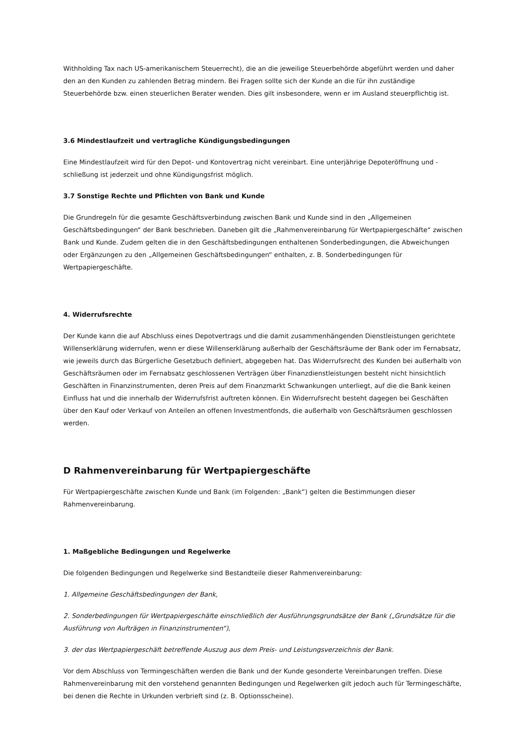Withholding Tax nach US-amerikanischem Steuerrecht), die an die jeweilige Steuerbehörde abgeführt werden und daher den an den Kunden zu zahlenden Betrag mindern. Bei Fragen sollte sich der Kunde an die für ihn zuständige Steuerbehörde bzw. einen steuerlichen Berater wenden. Dies gilt insbesondere, wenn er im Ausland steuerpflichtig ist.
3.6 Mindestlaufzeit und vertragliche Kündigungsbedingungen
Eine Mindestlaufzeit wird für den Depot- und Kontovertrag nicht vereinbart. Eine unterjährige Depoteröffnung und -schließung ist jederzeit und ohne Kündigungsfrist möglich.
3.7 Sonstige Rechte und Pflichten von Bank und Kunde
Die Grundregeln für die gesamte Geschäftsverbindung zwischen Bank und Kunde sind in den „Allgemeinen Geschäftsbedingungen“ der Bank beschrieben. Daneben gilt die „Rahmenvereinbarung für Wertpapiergeschäfte“ zwischen Bank und Kunde. Zudem gelten die in den Geschäftsbedingungen enthaltenen Sonderbedingungen, die Abweichungen oder Ergänzungen zu den „Allgemeinen Geschäftsbedingungen“ enthalten, z. B. Sonderbedingungen für Wertpapiergeschäfte.
4. Widerrufsrechte
Der Kunde kann die auf Abschluss eines Depotvertrags und die damit zusammenhängenden Dienstleistungen gerichtete Willenserklärung widerrufen, wenn er diese Willenserklärung außerhalb der Geschäftsräume der Bank oder im Fernabsatz, wie jeweils durch das Bürgerliche Gesetzbuch definiert, abgegeben hat. Das Widerrufsrecht des Kunden bei außerhalb von Geschäftsräumen oder im Fernabsatz geschlossenen Verträgen über Finanzdienstleistungen besteht nicht hinsichtlich Geschäften in Finanzinstrumenten, deren Preis auf dem Finanzmarkt Schwankungen unterliegt, auf die die Bank keinen Einfluss hat und die innerhalb der Widerrufsfrist auftreten können. Ein Widerrufsrecht besteht dagegen bei Geschäften über den Kauf oder Verkauf von Anteilen an offenen Investmentfonds, die außerhalb von Geschäftsräumen geschlossen werden.
D Rahmenvereinbarung für Wertpapiergeschäfte
Für Wertpapiergeschäfte zwischen Kunde und Bank (im Folgenden: „Bank“) gelten die Bestimmungen dieser Rahmenvereinbarung.
1. Maßgebliche Bedingungen und Regelwerke
Die folgenden Bedingungen und Regelwerke sind Bestandteile dieser Rahmenvereinbarung:
1. Allgemeine Geschäftsbedingungen der Bank,
2. Sonderbedingungen für Wertpapiergeschäfte einschließlich der Ausführungsgrundsätze der Bank („Grundsätze für die Ausführung von Aufträgen in Finanzinstrumenten“),
3. der das Wertpapiergeschäft betreffende Auszug aus dem Preis- und Leistungsverzeichnis der Bank.
Vor dem Abschluss von Termingeschäften werden die Bank und der Kunde gesonderte Vereinbarungen treffen. Diese Rahmenvereinbarung mit den vorstehend genannten Bedingungen und Regelwerken gilt jedoch auch für Termingeschäfte, bei denen die Rechte in Urkunden verbrieft sind (z. B. Optionsscheine).